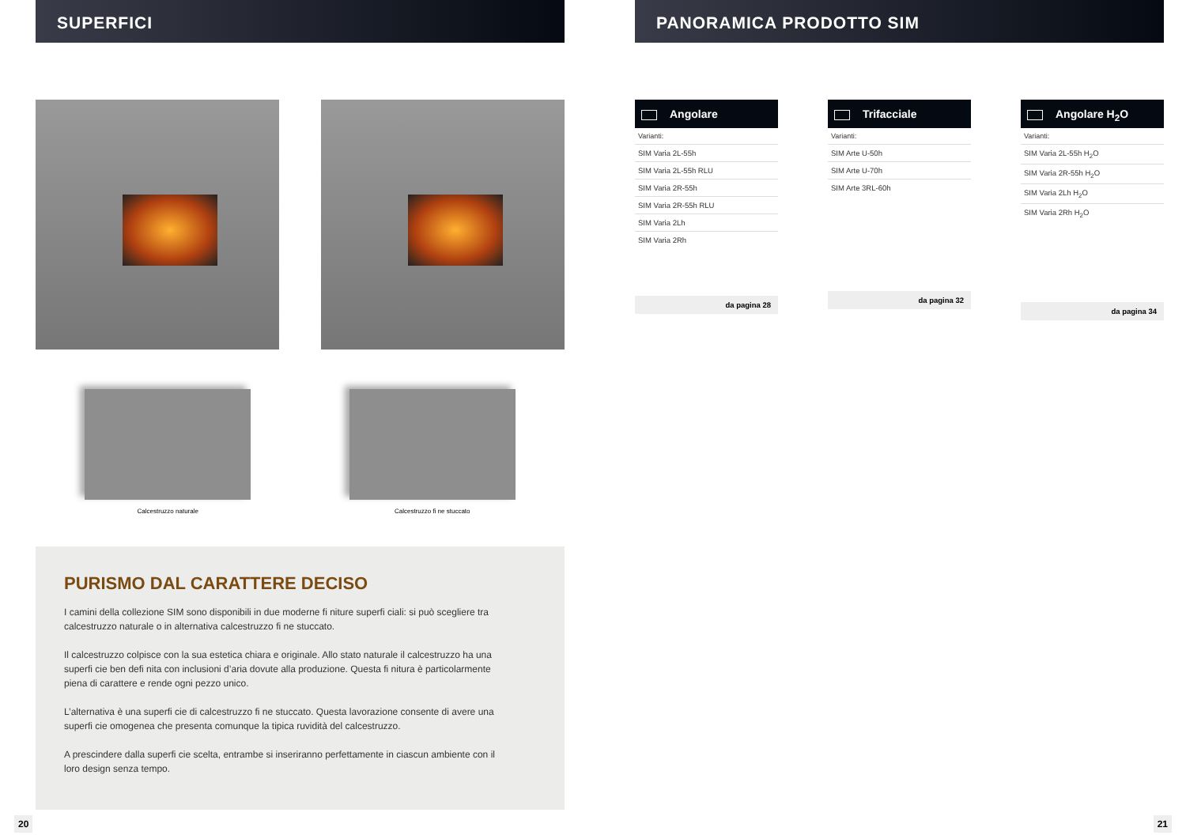SUPERFICI
Calcestruzzo naturale Calcestruzzo fi ne stuccato
PURISMO DAL CARATTERE DECISO
I camini della collezione SIM sono disponibili in due moderne fi niture superfi ciali: si può scegliere tra calcestruzzo naturale o in alternativa calcestruzzo fi ne stuccato.
Il calcestruzzo colpisce con la sua estetica chiara e originale. Allo stato naturale il calcestruzzo ha una superfi cie ben defi nita con inclusioni d’aria dovute alla produzione. Questa fi nitura è particolarmente piena di carattere e rende ogni pezzo unico.
L’alternativa è una superfi cie di calcestruzzo fi ne stuccato. Questa lavorazione consente di avere una superfi cie omogenea che presenta comunque la tipica ruvidità del calcestruzzo.
A prescindere dalla superfi cie scelta, entrambe si inseriranno perfettamente in ciascun ambiente con il loro design senza tempo.
PANORAMICA PRODOTTO SIM
Angolare
| Varianti: |
| SIM Varia 2L-55h |
| SIM Varia 2L-55h RLU |
| SIM Varia 2R-55h |
| SIM Varia 2R-55h RLU |
| SIM Varia 2Lh |
| SIM Varia 2Rh |
da pagina 28
Trifacciale
| Varianti: |
| SIM Arte U-50h |
| SIM Arte U-70h |
| SIM Arte 3RL-60h |
da pagina 32
Angolare H<sub>2</sub>O
| Varianti: |
| SIM Varia 2L-55h H<sub>2</sub>O |
| SIM Varia 2R-55h H<sub>2</sub>O |
| SIM Varia 2Lh H<sub>2</sub>O |
| SIM Varia 2Rh H<sub>2</sub>O |
da pagina 34
20 21